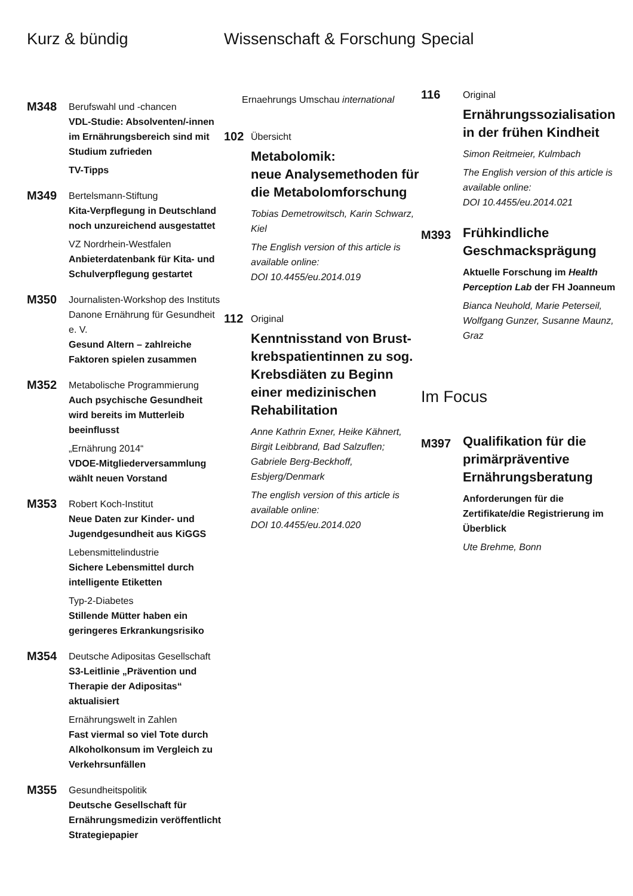Kurz & bündig
M348
Berufswahl und -chancen
VDL-Studie: Absolventen/-innen im Ernährungsbereich sind mit Studium zufrieden
TV-Tipps
M349
Bertelsmann-Stiftung
Kita-Verpflegung in Deutschland noch unzureichend ausgestattet
VZ Nordrhein-Westfalen
Anbieterdatenbank für Kita- und Schulverpflegung gestartet
M350
Journalisten-Workshop des Instituts Danone Ernährung für Gesundheit e. V.
Gesund Altern – zahlreiche Faktoren spielen zusammen
M352
Metabolische Programmierung
Auch psychische Gesundheit wird bereits im Mutterleib beeinflusst
„Ernährung 2014“
VDOE-Mitgliederversammlung wählt neuen Vorstand
M353
Robert Koch-Institut
Neue Daten zur Kinder- und Jugendgesundheit aus KiGGS
Lebensmittelindustrie
Sichere Lebensmittel durch intelligente Etiketten
Typ-2-Diabetes
Stillende Mütter haben ein geringeres Erkrankungsrisiko
M354
Deutsche Adipositas Gesellschaft
S3-Leitlinie „Prävention und Therapie der Adipositas“ aktualisiert
Ernährungswelt in Zahlen
Fast viermal so viel Tote durch Alkoholkonsum im Vergleich zu Verkehrsunfällen
M355
Gesundheitspolitik
Deutsche Gesellschaft für Ernährungsmedizin veröffentlicht Strategiepapier
Wissenschaft & Forschung
Ernaehrungs Umschau international
102
Übersicht
Metabolomik:
neue Analysemethoden für die Metabolomforschung
Tobias Demetrowitsch, Karin Schwarz, Kiel
The English version of this article is available online:
DOI 10.4455/eu.2014.019
112
Original
Kenntnisstand von Brust­krebspatientinnen zu sog. Krebsdiäten zu Beginn einer medizinischen Rehabilitation
Anne Kathrin Exner, Heike Kähnert, Birgit Leibbrand, Bad Salzuflen; Gabriele Berg-Beckhoff, Esbjerg/Denmark
The english version of this article is available online:
DOI 10.4455/eu.2014.020
Special
116
Original
Ernährungssozialisation in der frühen Kindheit
Simon Reitmeier, Kulmbach
The English version of this article is available online:
DOI 10.4455/eu.2014.021
M393
Frühkindliche Geschmacksprägung
Aktuelle Forschung im Health Perception Lab der FH Joanneum
Bianca Neuhold, Marie Peterseil, Wolfgang Gunzer, Susanne Maunz, Graz
Im Focus
M397
Qualifikation für die primärpräventive Ernährungsberatung
Anforderungen für die Zertifikate/die Registrierung im Überblick
Ute Brehme, Bonn